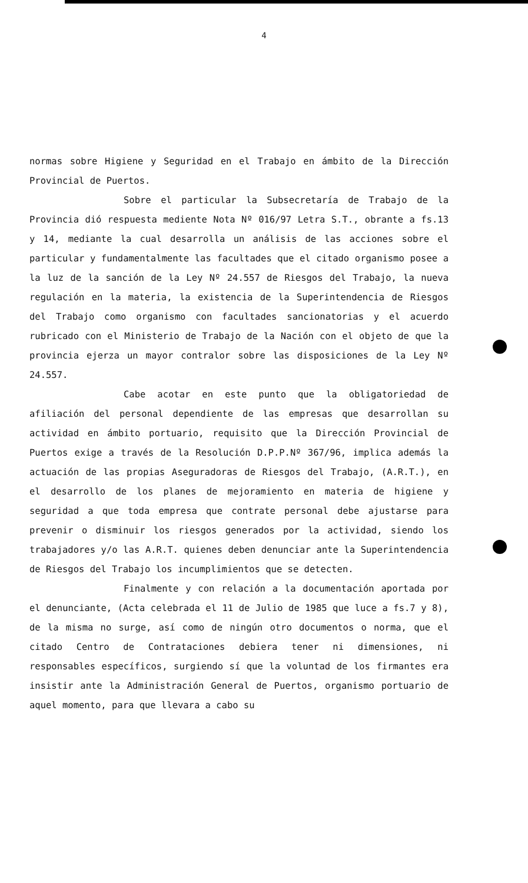4
normas sobre Higiene y Seguridad en el Trabajo en ámbito de la Dirección Provincial de Puertos.
Sobre el particular la Subsecretaría de Trabajo de la Provincia dió respuesta mediente Nota Nº 016/97 Letra S.T., obrante a fs.13 y 14, mediante la cual desarrolla un análisis de las acciones sobre el particular y fundamentalmente las facultades que el citado organismo posee a la luz de la sanción de la Ley Nº 24.557 de Riesgos del Trabajo, la nueva regulación en la materia, la existencia de la Superintendencia de Riesgos del Trabajo como organismo con facultades sancionatorias y el acuerdo rubricado con el Ministerio de Trabajo de la Nación con el objeto de que la provincia ejerza un mayor contralor sobre las disposiciones de la Ley Nº 24.557.
Cabe acotar en este punto que la obligatoriedad de afiliación del personal dependiente de las empresas que desarrollan su actividad en ámbito portuario, requisito que la Dirección Provincial de Puertos exige a través de la Resolución D.P.P.Nº 367/96, implica además la actuación de las propias Aseguradoras de Riesgos del Trabajo, (A.R.T.), en el desarrollo de los planes de mejoramiento en materia de higiene y seguridad a que toda empresa que contrate personal debe ajustarse para prevenir o disminuir los riesgos generados por la actividad, siendo los trabajadores y/o las A.R.T. quienes deben denunciar ante la Superintendencia de Riesgos del Trabajo los incumplimientos que se detecten.
Finalmente y con relación a la documentación aportada por el denunciante, (Acta celebrada el 11 de Julio de 1985 que luce a fs.7 y 8), de la misma no surge, así como de ningún otro documentos o norma, que el citado Centro de Contrataciones debiera tener ni dimensiones, ni responsables específicos, surgiendo sí que la voluntad de los firmantes era insistir ante la Administración General de Puertos, organismo portuario de aquel momento, para que llevara a cabo su